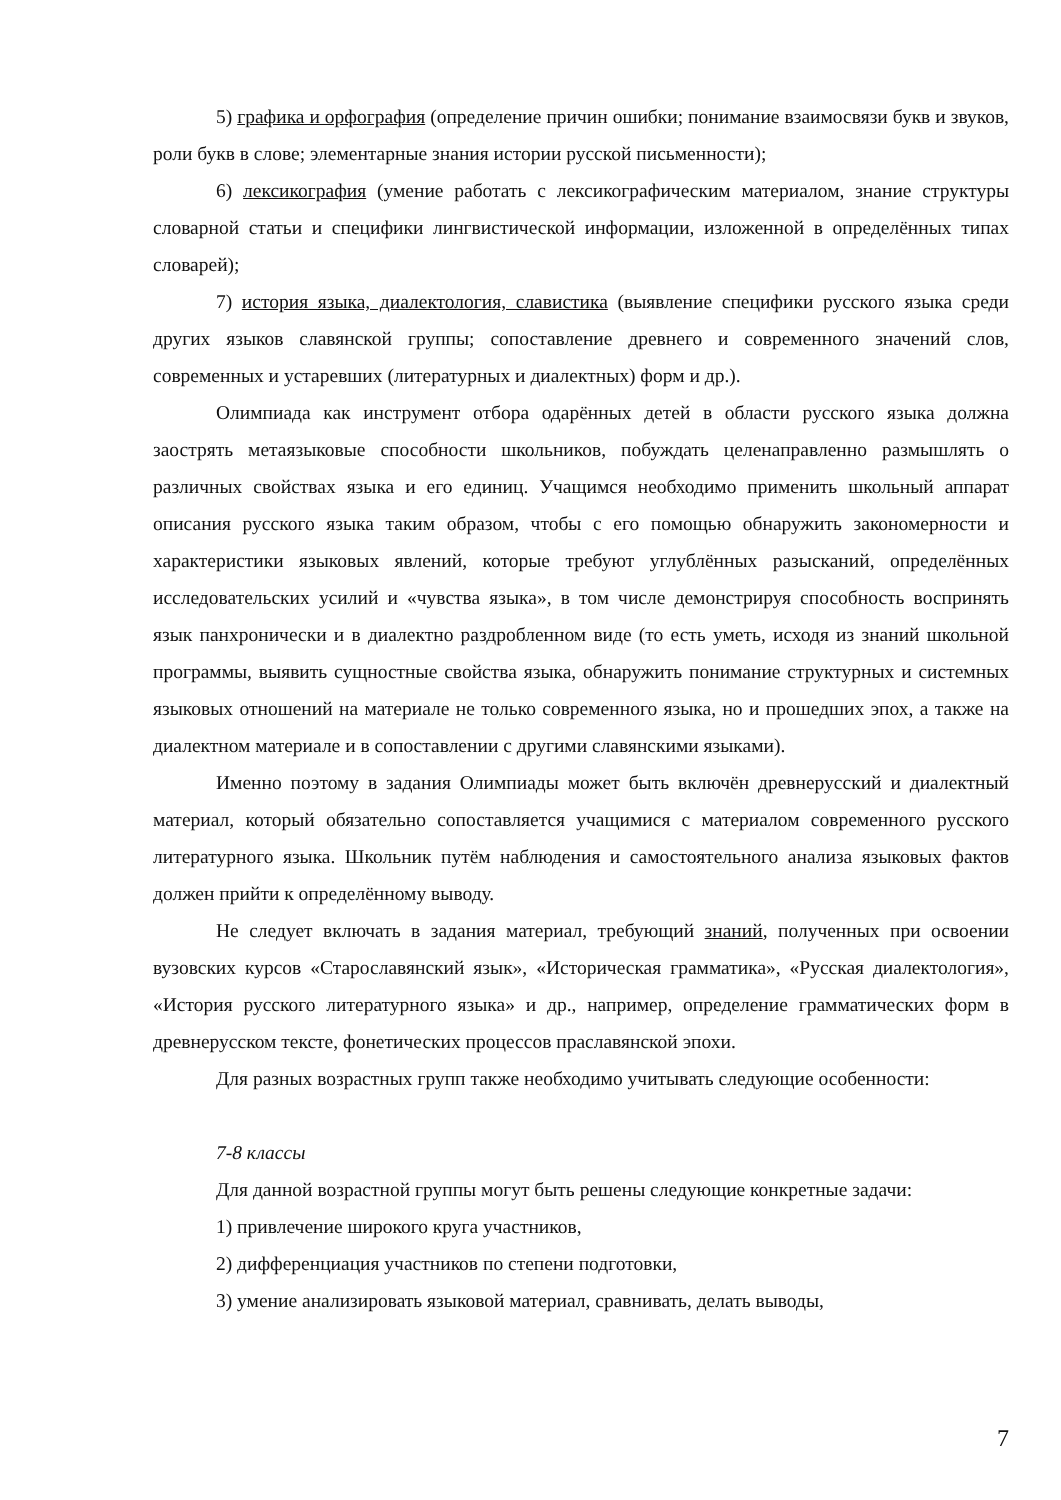5) графика и орфография (определение причин ошибки; понимание взаимосвязи букв и звуков, роли букв в слове; элементарные знания истории русской письменности);
6) лексикография (умение работать с лексикографическим материалом, знание структуры словарной статьи и специфики лингвистической информации, изложенной в определённых типах словарей);
7) история языка, диалектология, славистика (выявление специфики русского языка среди других языков славянской группы; сопоставление древнего и современного значений слов, современных и устаревших (литературных и диалектных) форм и др.).
Олимпиада как инструмент отбора одарённых детей в области русского языка должна заострять метаязыковые способности школьников, побуждать целенаправленно размышлять о различных свойствах языка и его единиц. Учащимся необходимо применить школьный аппарат описания русского языка таким образом, чтобы с его помощью обнаружить закономерности и характеристики языковых явлений, которые требуют углублённых разысканий, определённых исследовательских усилий и «чувства языка», в том числе демонстрируя способность воспринять язык панхронически и в диалектно раздробленном виде (то есть уметь, исходя из знаний школьной программы, выявить сущностные свойства языка, обнаружить понимание структурных и системных языковых отношений на материале не только современного языка, но и прошедших эпох, а также на диалектном материале и в сопоставлении с другими славянскими языками).
Именно поэтому в задания Олимпиады может быть включён древнерусский и диалектный материал, который обязательно сопоставляется учащимися с материалом современного русского литературного языка. Школьник путём наблюдения и самостоятельного анализа языковых фактов должен прийти к определённому выводу.
Не следует включать в задания материал, требующий знаний, полученных при освоении вузовских курсов «Старославянский язык», «Историческая грамматика», «Русская диалектология», «История русского литературного языка» и др., например, определение грамматических форм в древнерусском тексте, фонетических процессов праславянской эпохи.
Для разных возрастных групп также необходимо учитывать следующие особенности:
7-8 классы
Для данной возрастной группы могут быть решены следующие конкретные задачи:
1) привлечение широкого круга участников,
2) дифференциация участников по степени подготовки,
3) умение анализировать языковой материал, сравнивать, делать выводы,
7